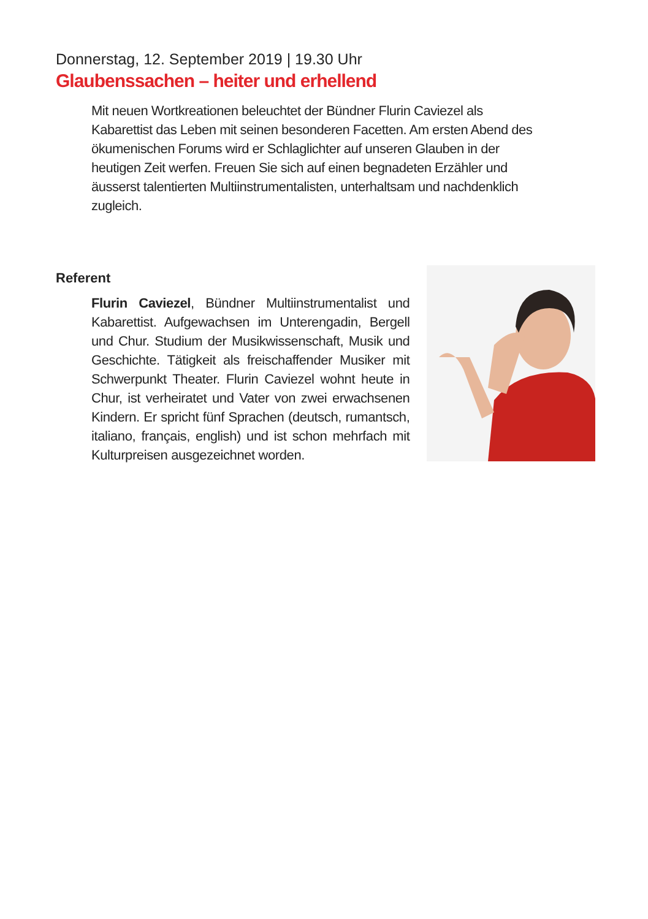Donnerstag, 12. September 2019 | 19.30 Uhr
Glaubenssachen – heiter und erhellend
Mit neuen Wortkreationen beleuchtet der Bündner Flurin Caviezel als Kabarettist das Leben mit seinen besonderen Facetten. Am ersten Abend des ökumenischen Forums wird er Schlaglichter auf unseren Glauben in der heutigen Zeit werfen. Freuen Sie sich auf einen begnadeten Erzähler und äusserst talentierten Multiinstrumentalisten, unterhaltsam und nachdenklich zugleich.
Referent
Flurin Caviezel, Bündner Multiinstrumentalist und Kabarettist. Aufgewachsen im Unterengadin, Bergell und Chur. Studium der Musikwissenschaft, Musik und Geschichte. Tätigkeit als freischaffender Musiker mit Schwerpunkt Theater. Flurin Caviezel wohnt heute in Chur, ist verheiratet und Vater von zwei erwachsenen Kindern. Er spricht fünf Sprachen (deutsch, rumantsch, italiano, français, english) und ist schon mehrfach mit Kulturpreisen ausgezeichnet worden.